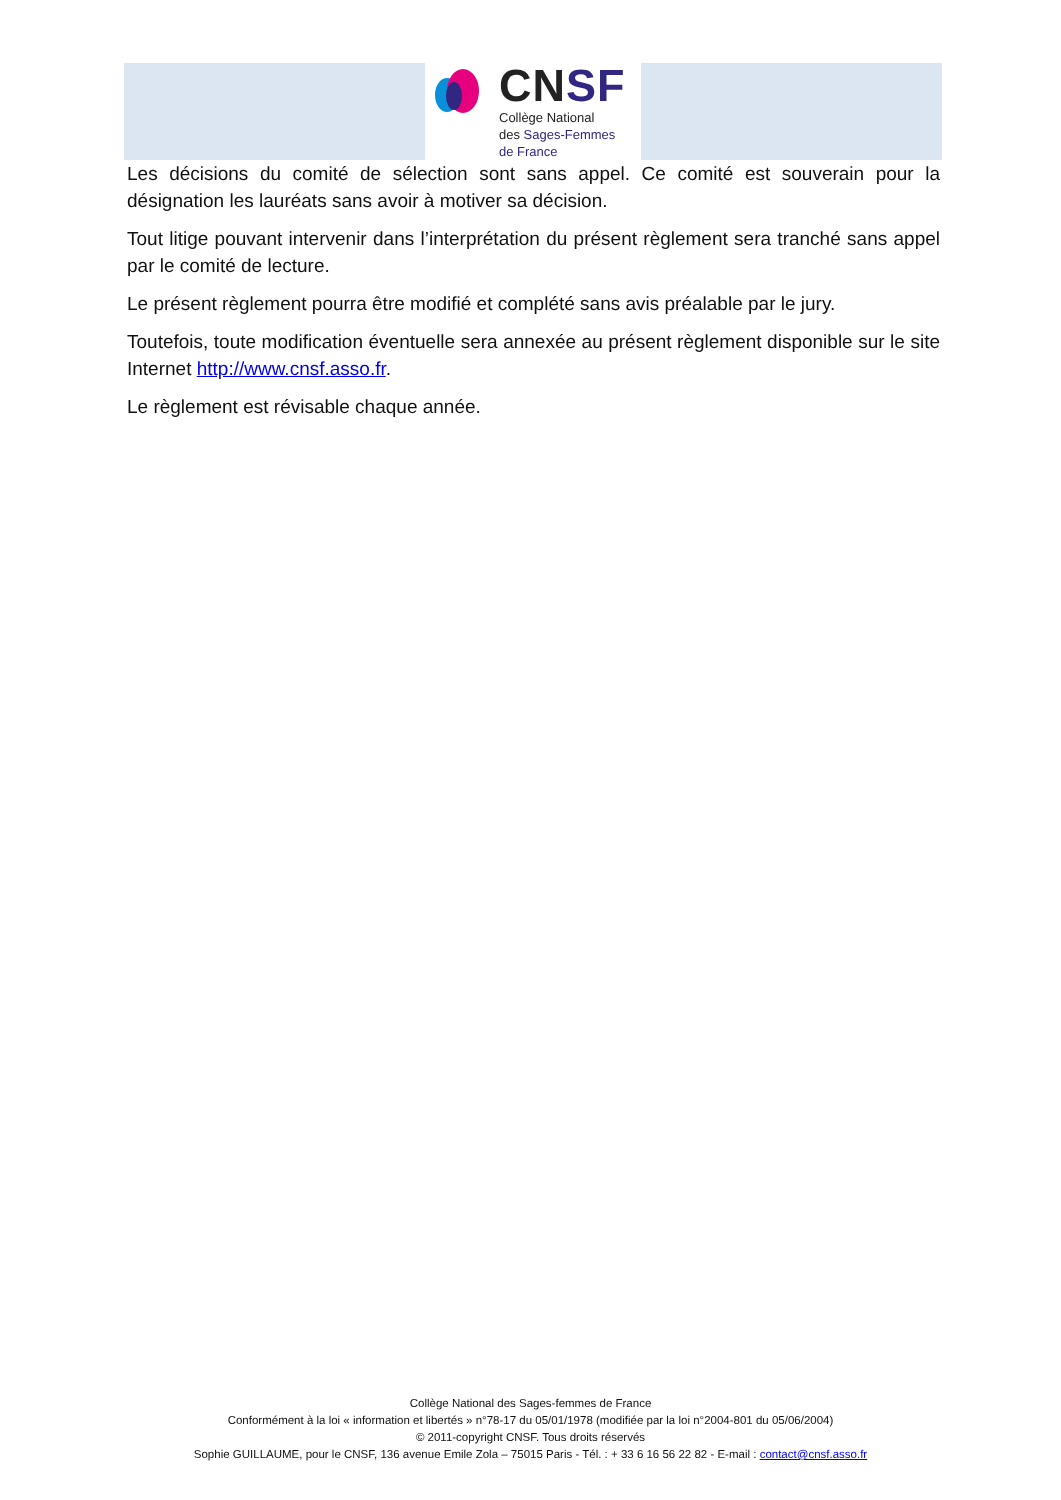CN SF
Collège National
des Sages-Femmes
de France
Les décisions du comité de sélection sont sans appel. Ce comité est souverain pour la désignation les lauréats sans avoir à motiver sa décision.
Tout litige pouvant intervenir dans l’interprétation du présent règlement sera tranché sans appel par le comité de lecture.
Le présent règlement pourra être modifié et complété sans avis préalable par le jury.
Toutefois, toute modification éventuelle sera annexée au présent règlement disponible sur le site Internet http://www.cnsf.asso.fr.
Le règlement est révisable chaque année.
Collège National des Sages-femmes de France
Conformément à la loi « information et libertés » n°78-17 du 05/01/1978 (modifiée par la loi n°2004-801 du 05/06/2004)
© 2011-copyright CNSF. Tous droits réservés
Sophie GUILLAUME, pour le CNSF, 136 avenue Emile Zola – 75015 Paris - Tél. : + 33 6 16 56 22 82 - E-mail : contact@cnsf.asso.fr